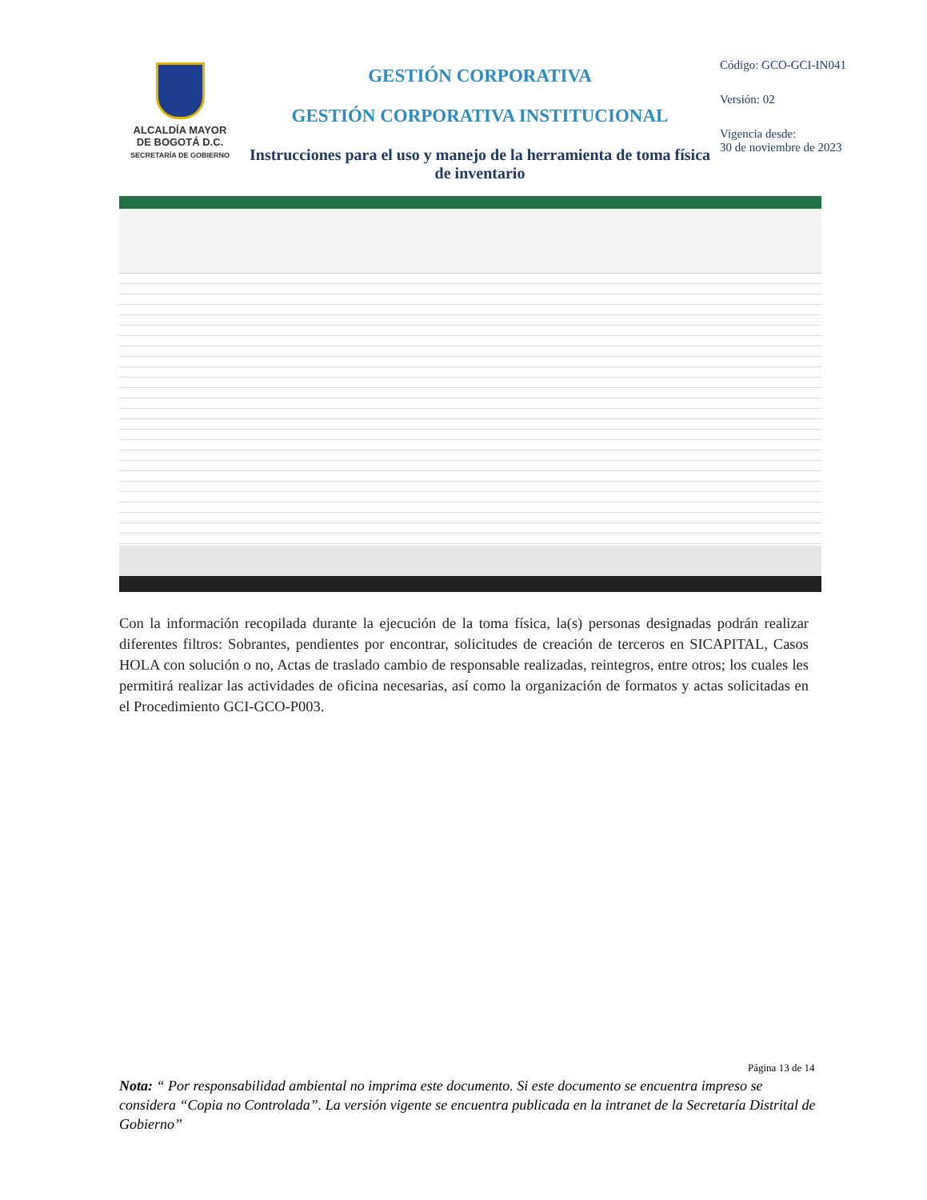ALCALDÍA MAYOR
DE BOGOTÁ D.C.
SECRETARÍA DE GOBIERNO
GESTIÓN CORPORATIVA
GESTIÓN CORPORATIVA INSTITUCIONAL
Instrucciones para el uso y manejo de la herramienta de toma física de inventario
Código: GCO-GCI-IN041
Versión: 02
Vigencia desde:
30 de noviembre de 2023
Con la información recopilada durante la ejecución de la toma física, la(s) personas designadas podrán realizar diferentes filtros: Sobrantes, pendientes por encontrar, solicitudes de creación de terceros en SICAPITAL, Casos HOLA con solución o no, Actas de traslado cambio de responsable realizadas, reintegros, entre otros; los cuales les permitirá realizar las actividades de oficina necesarias, así como la organización de formatos y actas solicitadas en el Procedimiento GCI-GCO-P003.
Página 13 de 14
Nota: “ Por responsabilidad ambiental no imprima este documento. Si este documento se encuentra impreso se considera “Copia no Controlada”. La versión vigente se encuentra publicada en la intranet de la Secretaría Distrital de Gobierno”